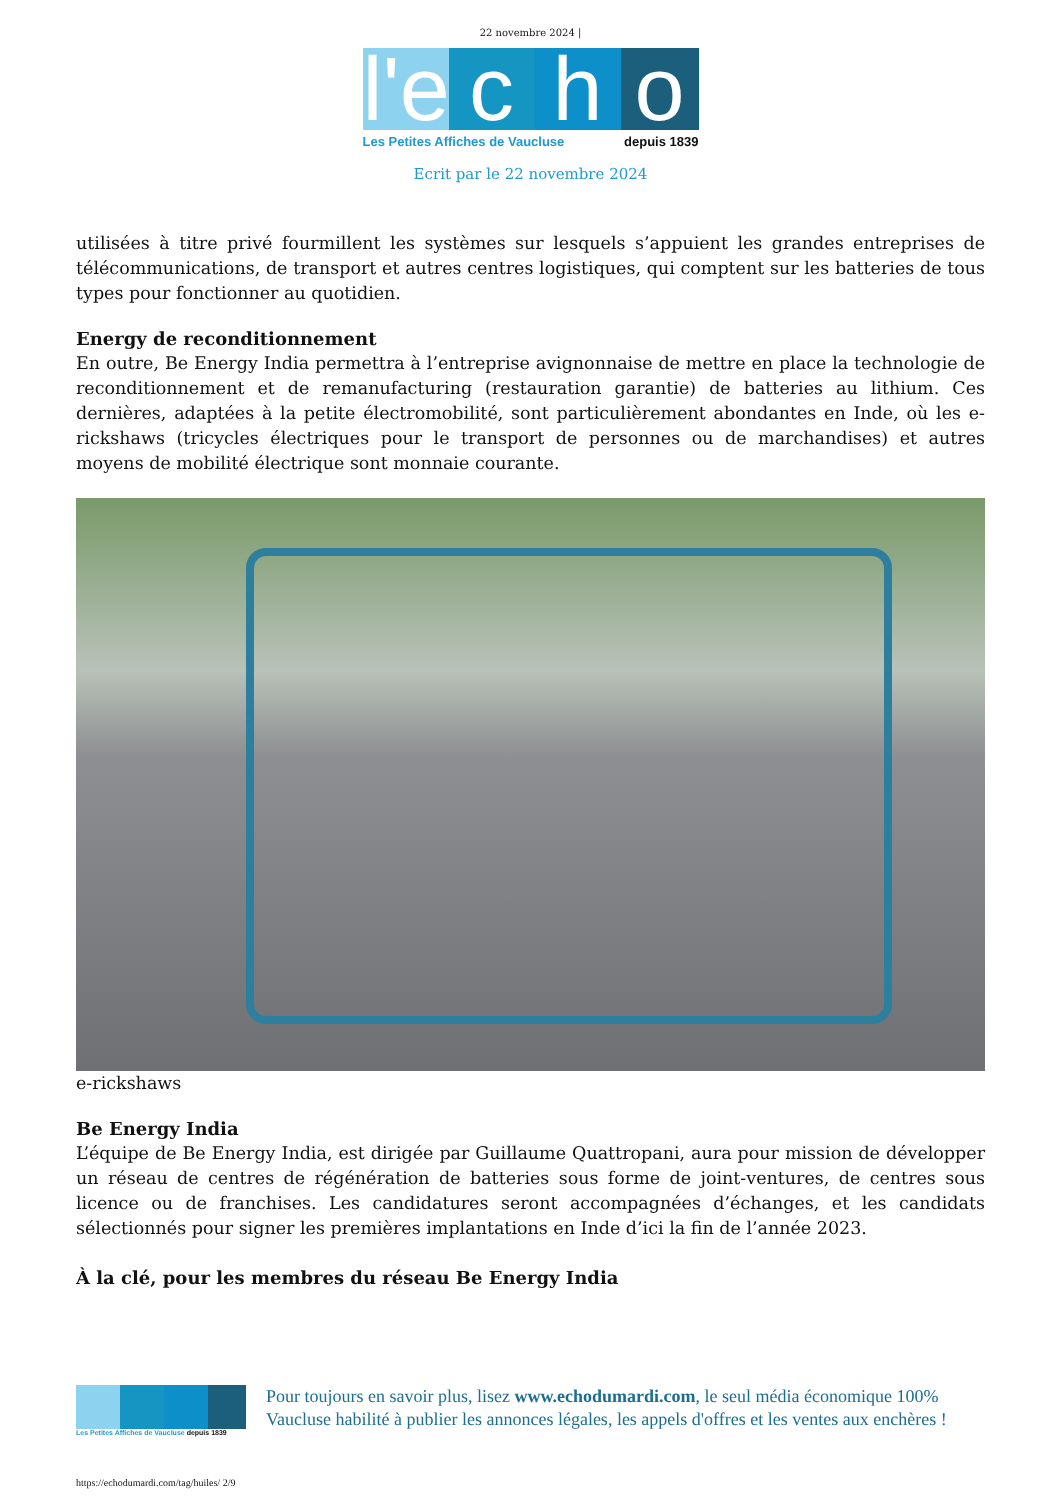22 novembre 2024 |
l'e
c h o
Les Petites Affiches de Vaucluse depuis 1839
Ecrit par le 22 novembre 2024
utilisées à titre privé fourmillent les systèmes sur lesquels s’appuient les grandes entreprises de télécommunications, de transport et autres centres logistiques, qui comptent sur les batteries de tous types pour fonctionner au quotidien.
Energy de reconditionnement
En outre, Be Energy India permettra à l’entreprise avignonnaise de mettre en place la technologie de reconditionnement et de remanufacturing (restauration garantie) de batteries au lithium. Ces dernières, adaptées à la petite électromobilité, sont particulièrement abondantes en Inde, où les e-rickshaws (tricycles électriques pour le transport de personnes ou de marchandises) et autres moyens de mobilité électrique sont monnaie courante.
e-rickshaws
Be Energy India
L’équipe de Be Energy India, est dirigée par Guillaume Quattropani, aura pour mission de développer un réseau de centres de régénération de batteries sous forme de joint-ventures, de centres sous licence ou de franchises. Les candidatures seront accompagnées d’échanges, et les candidats sélectionnés pour signer les premières implantations en Inde d’ici la fin de l’année 2023.
À la clé, pour les membres du réseau Be Energy India
Les Petites Affiches de Vaucluse depuis 1839
Pour toujours en savoir plus, lisez www.echodumardi.com, le seul média économique 100% Vaucluse habilité à publier les annonces légales, les appels d'offres et les ventes aux enchères !
https://echodumardi.com/tag/huiles/ 2/9